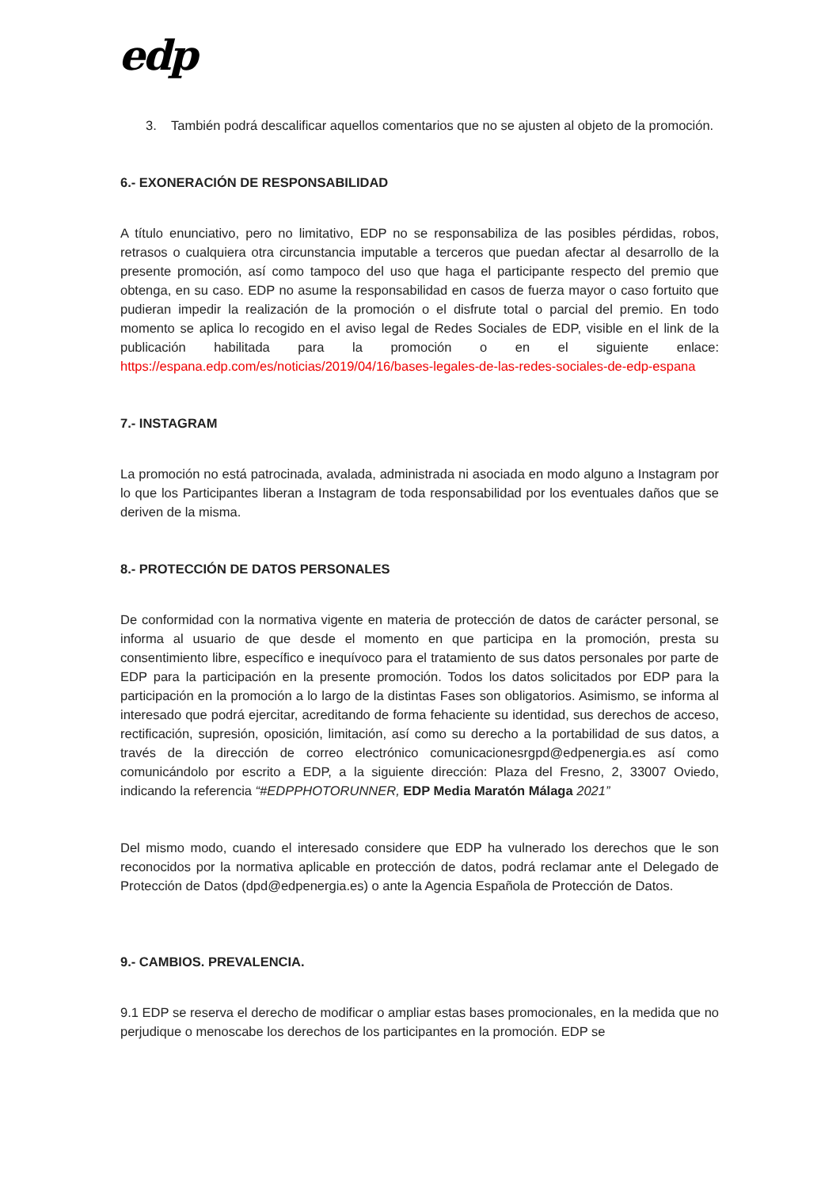edp
3. También podrá descalificar aquellos comentarios que no se ajusten al objeto de la promoción.
6.- EXONERACIÓN DE RESPONSABILIDAD
A título enunciativo, pero no limitativo, EDP no se responsabiliza de las posibles pérdidas, robos, retrasos o cualquiera otra circunstancia imputable a terceros que puedan afectar al desarrollo de la presente promoción, así como tampoco del uso que haga el participante respecto del premio que obtenga, en su caso. EDP no asume la responsabilidad en casos de fuerza mayor o caso fortuito que pudieran impedir la realización de la promoción o el disfrute total o parcial del premio. En todo momento se aplica lo recogido en el aviso legal de Redes Sociales de EDP, visible en el link de la publicación habilitada para la promoción o en el siguiente enlace: https://espana.edp.com/es/noticias/2019/04/16/bases-legales-de-las-redes-sociales-de-edp-espana
7.- INSTAGRAM
La promoción no está patrocinada, avalada, administrada ni asociada en modo alguno a Instagram por lo que los Participantes liberan a Instagram de toda responsabilidad por los eventuales daños que se deriven de la misma.
8.- PROTECCIÓN DE DATOS PERSONALES
De conformidad con la normativa vigente en materia de protección de datos de carácter personal, se informa al usuario de que desde el momento en que participa en la promoción, presta su consentimiento libre, específico e inequívoco para el tratamiento de sus datos personales por parte de EDP para la participación en la presente promoción. Todos los datos solicitados por EDP para la participación en la promoción a lo largo de la distintas Fases son obligatorios. Asimismo, se informa al interesado que podrá ejercitar, acreditando de forma fehaciente su identidad, sus derechos de acceso, rectificación, supresión, oposición, limitación, así como su derecho a la portabilidad de sus datos, a través de la dirección de correo electrónico comunicacionesrgpd@edpenergia.es así como comunicándolo por escrito a EDP, a la siguiente dirección: Plaza del Fresno, 2, 33007 Oviedo, indicando la referencia “#EDPPHOTORUNNER, EDP Media Maratón Málaga 2021”
Del mismo modo, cuando el interesado considere que EDP ha vulnerado los derechos que le son reconocidos por la normativa aplicable en protección de datos, podrá reclamar ante el Delegado de Protección de Datos (dpd@edpenergia.es) o ante la Agencia Española de Protección de Datos.
9.- CAMBIOS. PREVALENCIA.
9.1 EDP se reserva el derecho de modificar o ampliar estas bases promocionales, en la medida que no perjudique o menoscabe los derechos de los participantes en la promoción. EDP se